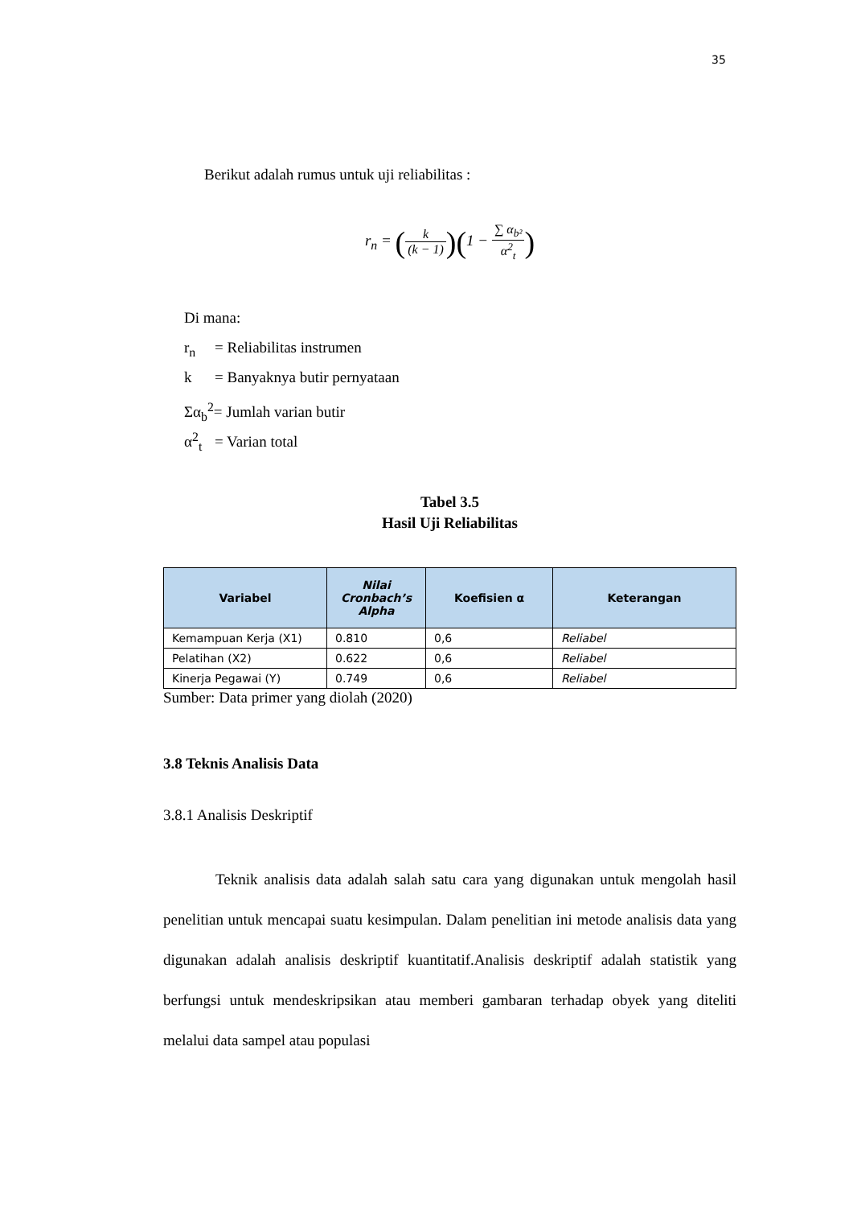35
Berikut adalah rumus untuk uji reliabilitas :
r<sub>n</sub> = (k (k − 1))(1 − ∑ α<sub>b²</sub> α<sup>2</sup><sub>t</sub>)
Di mana:
r<sub>n</sub> = Reliabilitas instrumen
k = Banyaknya butir pernyataan
Σα<sub>b</sub><sup>2</sup>= Jumlah varian butir
α<sup>2</sup><sub>t</sub> = Varian total
Tabel 3.5
Hasil Uji Reliabilitas
| Variabel | Nilai Cronbach’s Alpha | Koefisien α | Keterangan |
| --- | --- | --- | --- |
| Kemampuan Kerja (X1) | 0.810 | 0,6 | Reliabel |
| Pelatihan (X2) | 0.622 | 0,6 | Reliabel |
| Kinerja Pegawai (Y) | 0.749 | 0,6 | Reliabel |
Sumber: Data primer yang diolah (2020)
3.8 Teknis Analisis Data
3.8.1 Analisis Deskriptif
Teknik analisis data adalah salah satu cara yang digunakan untuk mengolah hasil penelitian untuk mencapai suatu kesimpulan. Dalam penelitian ini metode analisis data yang digunakan adalah analisis deskriptif kuantitatif.Analisis deskriptif adalah statistik yang berfungsi untuk mendeskripsikan atau memberi gambaran terhadap obyek yang diteliti melalui data sampel atau populasi